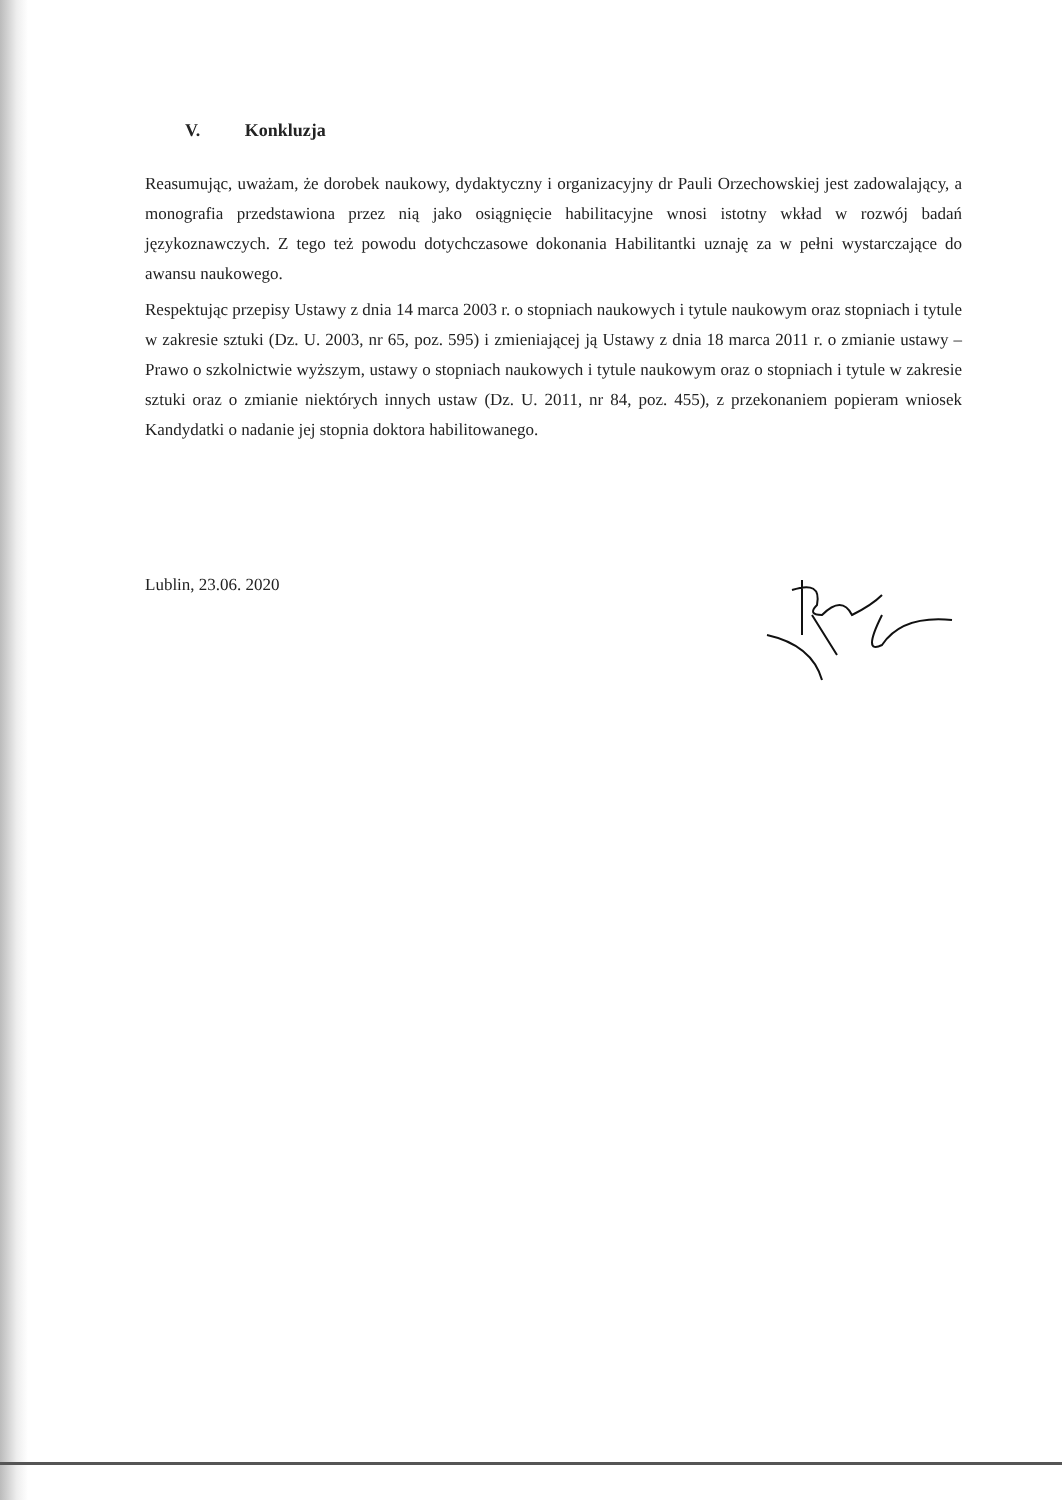V. Konkluzja
Reasumując, uważam, że dorobek naukowy, dydaktyczny i organizacyjny dr Pauli Orzechowskiej jest zadowalający, a monografia przedstawiona przez nią jako osiągnięcie habilitacyjne wnosi istotny wkład w rozwój badań językoznawczych. Z tego też powodu dotychczasowe dokonania Habilitantki uznaję za w pełni wystarczające do awansu naukowego.
Respektując przepisy Ustawy z dnia 14 marca 2003 r. o stopniach naukowych i tytule naukowym oraz stopniach i tytule w zakresie sztuki (Dz. U. 2003, nr 65, poz. 595) i zmieniającej ją Ustawy z dnia 18 marca 2011 r. o zmianie ustawy – Prawo o szkolnictwie wyższym, ustawy o stopniach naukowych i tytule naukowym oraz o stopniach i tytule w zakresie sztuki oraz o zmianie niektórych innych ustaw (Dz. U. 2011, nr 84, poz. 455), z przekonaniem popieram wniosek Kandydatki o nadanie jej stopnia doktora habilitowanego.
Lublin, 23.06. 2020